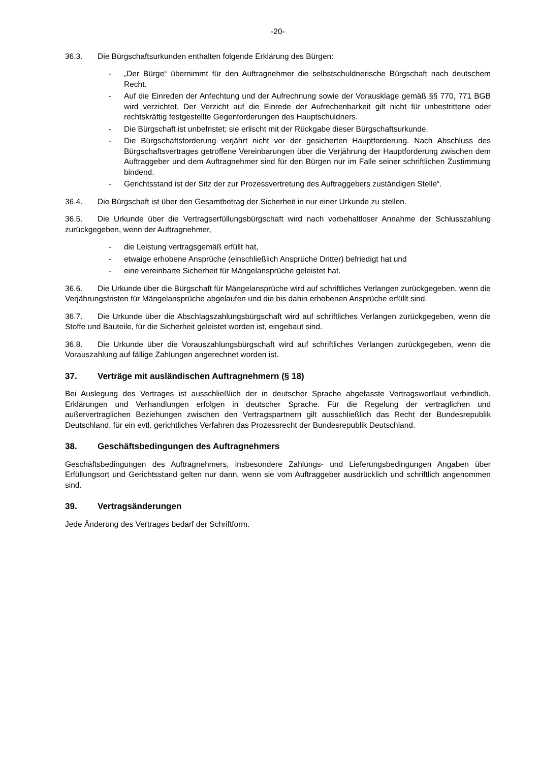-20-
36.3. Die Bürgschaftsurkunden enthalten folgende Erklärung des Bürgen:
- „Der Bürge“ übernimmt für den Auftragnehmer die selbstschuldnerische Bürgschaft nach deutschem Recht.
- Auf die Einreden der Anfechtung und der Aufrechnung sowie der Vorausklage gemäß §§ 770, 771 BGB wird verzichtet. Der Verzicht auf die Einrede der Aufrechenbarkeit gilt nicht für unbestrittene oder rechtskräftig festgestellte Gegenforderungen des Hauptschuldners.
- Die Bürgschaft ist unbefristet; sie erlischt mit der Rückgabe dieser Bürgschaftsurkunde.
- Die Bürgschaftsforderung verjährt nicht vor der gesicherten Hauptforderung. Nach Abschluss des Bürgschaftsvertrages getroffene Vereinbarungen über die Verjährung der Hauptforderung zwischen dem Auftraggeber und dem Auftragnehmer sind für den Bürgen nur im Falle seiner schriftlichen Zustimmung bindend.
- Gerichtsstand ist der Sitz der zur Prozessvertretung des Auftraggebers zuständigen Stelle“.
36.4. Die Bürgschaft ist über den Gesamtbetrag der Sicherheit in nur einer Urkunde zu stellen.
36.5. Die Urkunde über die Vertragserfüllungsbürgschaft wird nach vorbehaltloser Annahme der Schlusszahlung zurückgegeben, wenn der Auftragnehmer,
- die Leistung vertragsgemäß erfüllt hat,
- etwaige erhobene Ansprüche (einschließlich Ansprüche Dritter) befriedigt hat und
- eine vereinbarte Sicherheit für Mängelansprüche geleistet hat.
36.6. Die Urkunde über die Bürgschaft für Mängelansprüche wird auf schriftliches Verlangen zurückgegeben, wenn die Verjährungsfristen für Mängelansprüche abgelaufen und die bis dahin erhobenen Ansprüche erfüllt sind.
36.7. Die Urkunde über die Abschlagszahlungsbürgschaft wird auf schriftliches Verlangen zurückgegeben, wenn die Stoffe und Bauteile, für die Sicherheit geleistet worden ist, eingebaut sind.
36.8. Die Urkunde über die Vorauszahlungsbürgschaft wird auf schriftliches Verlangen zurückgegeben, wenn die Vorauszahlung auf fällige Zahlungen angerechnet worden ist.
37. Verträge mit ausländischen Auftragnehmern (§ 18)
Bei Auslegung des Vertrages ist ausschließlich der in deutscher Sprache abgefasste Vertragswortlaut verbindlich. Erklärungen und Verhandlungen erfolgen in deutscher Sprache. Für die Regelung der vertraglichen und außervertraglichen Beziehungen zwischen den Vertragspartnern gilt ausschließlich das Recht der Bundesrepublik Deutschland, für ein evtl. gerichtliches Verfahren das Prozessrecht der Bundesrepublik Deutschland.
38. Geschäftsbedingungen des Auftragnehmers
Geschäftsbedingungen des Auftragnehmers, insbesondere Zahlungs- und Lieferungsbedingungen Angaben über Erfüllungsort und Gerichtsstand gelten nur dann, wenn sie vom Auftraggeber ausdrücklich und schriftlich angenommen sind.
39. Vertragsänderungen
Jede Änderung des Vertrages bedarf der Schriftform.